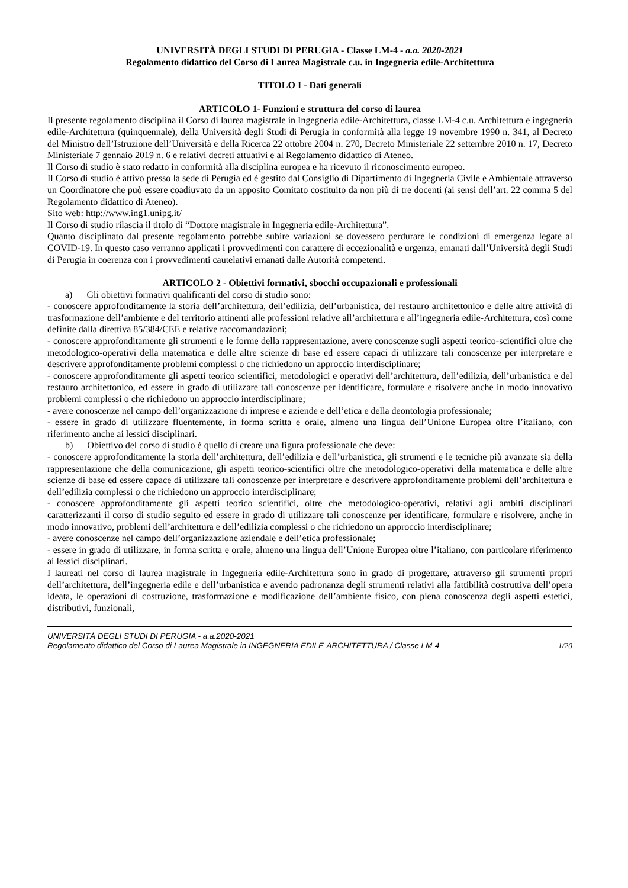UNIVERSITÀ DEGLI STUDI DI PERUGIA - Classe LM-4 - a.a. 2020-2021
Regolamento didattico del Corso di Laurea Magistrale c.u. in Ingegneria edile-Architettura
TITOLO I - Dati generali
ARTICOLO 1- Funzioni e struttura del corso di laurea
Il presente regolamento disciplina il Corso di laurea magistrale in Ingegneria edile-Architettura, classe LM-4 c.u. Architettura e ingegneria edile-Architettura (quinquennale), della Università degli Studi di Perugia in conformità alla legge 19 novembre 1990 n. 341, al Decreto del Ministro dell’Istruzione dell’Università e della Ricerca 22 ottobre 2004 n. 270, Decreto Ministeriale 22 settembre 2010 n. 17, Decreto Ministeriale 7 gennaio 2019 n. 6 e relativi decreti attuativi e al Regolamento didattico di Ateneo.
Il Corso di studio è stato redatto in conformità alla disciplina europea e ha ricevuto il riconoscimento europeo.
Il Corso di studio è attivo presso la sede di Perugia ed è gestito dal Consiglio di Dipartimento di Ingegneria Civile e Ambientale attraverso un Coordinatore che può essere coadiuvato da un apposito Comitato costituito da non più di tre docenti (ai sensi dell’art. 22 comma 5 del Regolamento didattico di Ateneo).
Sito web: http://www.ing1.unipg.it/
Il Corso di studio rilascia il titolo di “Dottore magistrale in Ingegneria edile-Architettura”.
Quanto disciplinato dal presente regolamento potrebbe subire variazioni se dovessero perdurare le condizioni di emergenza legate al COVID-19. In questo caso verranno applicati i provvedimenti con carattere di eccezionalità e urgenza, emanati dall’Università degli Studi di Perugia in coerenza con i provvedimenti cautelativi emanati dalle Autorità competenti.
ARTICOLO 2 - Obiettivi formativi, sbocchi occupazionali e professionali
a) Gli obiettivi formativi qualificanti del corso di studio sono:
- conoscere approfonditamente la storia dell’architettura, dell’edilizia, dell’urbanistica, del restauro architettonico e delle altre attività di trasformazione dell’ambiente e del territorio attinenti alle professioni relative all’architettura e all’ingegneria edile-Architettura, così come definite dalla direttiva 85/384/CEE e relative raccomandazioni;
- conoscere approfonditamente gli strumenti e le forme della rappresentazione, avere conoscenze sugli aspetti teorico-scientifici oltre che metodologico-operativi della matematica e delle altre scienze di base ed essere capaci di utilizzare tali conoscenze per interpretare e descrivere approfonditamente problemi complessi o che richiedono un approccio interdisciplinare;
- conoscere approfonditamente gli aspetti teorico scientifici, metodologici e operativi dell’architettura, dell’edilizia, dell’urbanistica e del restauro architettonico, ed essere in grado di utilizzare tali conoscenze per identificare, formulare e risolvere anche in modo innovativo problemi complessi o che richiedono un approccio interdisciplinare;
- avere conoscenze nel campo dell’organizzazione di imprese e aziende e dell’etica e della deontologia professionale;
- essere in grado di utilizzare fluentemente, in forma scritta e orale, almeno una lingua dell’Unione Europea oltre l’italiano, con riferimento anche ai lessici disciplinari.
b) Obiettivo del corso di studio è quello di creare una figura professionale che deve:
- conoscere approfonditamente la storia dell’architettura, dell’edilizia e dell’urbanistica, gli strumenti e le tecniche più avanzate sia della rappresentazione che della comunicazione, gli aspetti teorico-scientifici oltre che metodologico-operativi della matematica e delle altre scienze di base ed essere capace di utilizzare tali conoscenze per interpretare e descrivere approfonditamente problemi dell’architettura e dell’edilizia complessi o che richiedono un approccio interdisciplinare;
- conoscere approfonditamente gli aspetti teorico scientifici, oltre che metodologico-operativi, relativi agli ambiti disciplinari caratterizzanti il corso di studio seguito ed essere in grado di utilizzare tali conoscenze per identificare, formulare e risolvere, anche in modo innovativo, problemi dell’architettura e dell’edilizia complessi o che richiedono un approccio interdisciplinare;
- avere conoscenze nel campo dell’organizzazione aziendale e dell’etica professionale;
- essere in grado di utilizzare, in forma scritta e orale, almeno una lingua dell’Unione Europea oltre l’italiano, con particolare riferimento ai lessici disciplinari.
I laureati nel corso di laurea magistrale in Ingegneria edile-Architettura sono in grado di progettare, attraverso gli strumenti propri dell’architettura, dell’ingegneria edile e dell’urbanistica e avendo padronanza degli strumenti relativi alla fattibilità costruttiva dell’opera ideata, le operazioni di costruzione, trasformazione e modificazione dell’ambiente fisico, con piena conoscenza degli aspetti estetici, distributivi, funzionali,
UNIVERSITÀ DEGLI STUDI DI PERUGIA - a.a.2020-2021
Regolamento didattico del Corso di Laurea Magistrale in INGEGNERIA EDILE-ARCHITETTURA / Classe LM-4 1/20